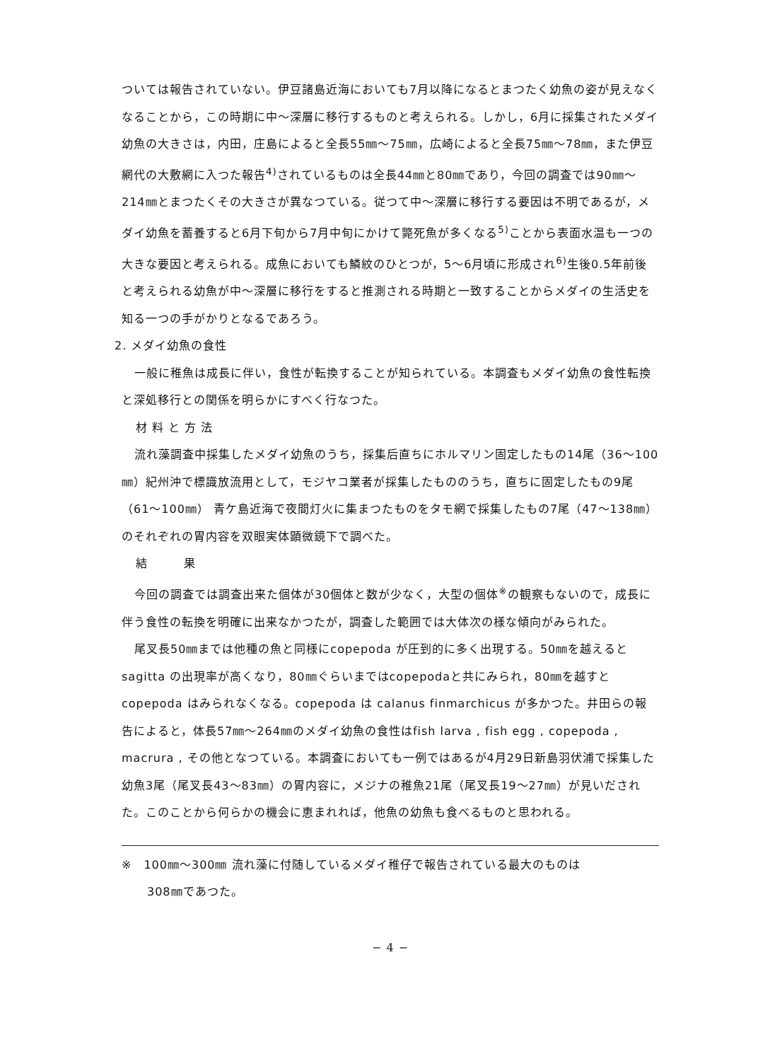ついては報告されていない。伊豆諸島近海においても7月以降になるとまつたく幼魚の姿が見えなくなることから，この時期に中〜深層に移行するものと考えられる。しかし，6月に採集されたメダイ幼魚の大きさは，内田，庄島によると全長55㎜〜75㎜，広崎によると全長75㎜〜78㎜，また伊豆網代の大敷網に入つた報告<sup>4)</sup>されているものは全長44㎜と80㎜であり，今回の調査では90㎜〜214㎜とまつたくその大きさが異なつている。従つて中〜深層に移行する要因は不明であるが，メダイ幼魚を蓄養すると6月下旬から7月中旬にかけて斃死魚が多くなる<sup>5)</sup>ことから表面水温も一つの大きな要因と考えられる。成魚においても鱗紋のひとつが，5〜6月頃に形成され<sup>6)</sup>生後0.5年前後と考えられる幼魚が中〜深層に移行をすると推測される時期と一致することからメダイの生活史を知る一つの手がかりとなるであろう。
2. メダイ幼魚の食性
一般に稚魚は成長に伴い，食性が転換することが知られている。本調査もメダイ幼魚の食性転換と深処移行との関係を明らかにすべく行なつた。
材 料 と 方 法
流れ藻調査中採集したメダイ幼魚のうち，採集后直ちにホルマリン固定したもの14尾（36〜100㎜）紀州沖で標識放流用として，モジヤコ業者が採集したもののうち，直ちに固定したもの9尾（61〜100㎜） 青ケ島近海で夜間灯火に集まつたものをタモ網で採集したもの7尾（47〜138㎜）のそれぞれの胃内容を双眼実体顕微鏡下で調べた。
結　　　果
今回の調査では調査出来た個体が30個体と数が少なく，大型の個体<sup>※</sup>の観察もないので，成長に伴う食性の転換を明確に出来なかつたが，調査した範囲では大体次の様な傾向がみられた。
尾叉長50㎜までは他種の魚と同様にcopepoda が圧到的に多く出現する。50㎜を越えるとsagitta の出現率が高くなり，80㎜ぐらいまではcopepodaと共にみられ，80㎜を越すとcopepoda はみられなくなる。copepoda は calanus finmarchicus が多かつた。井田らの報告によると，体長57㎜〜264㎜のメダイ幼魚の食性はfish larva , fish egg , copepoda , macrura , その他となつている。本調査においても一例ではあるが4月29日新島羽伏浦で採集した幼魚3尾（尾叉長43〜83㎜）の胃内容に，メジナの稚魚21尾（尾叉長19〜27㎜）が見いだされた。このことから何らかの機会に恵まれれば，他魚の幼魚も食べるものと思われる。
※　100㎜〜300㎜ 流れ藻に付随しているメダイ稚仔で報告されている最大のものは
308㎜であつた。
− 4 −